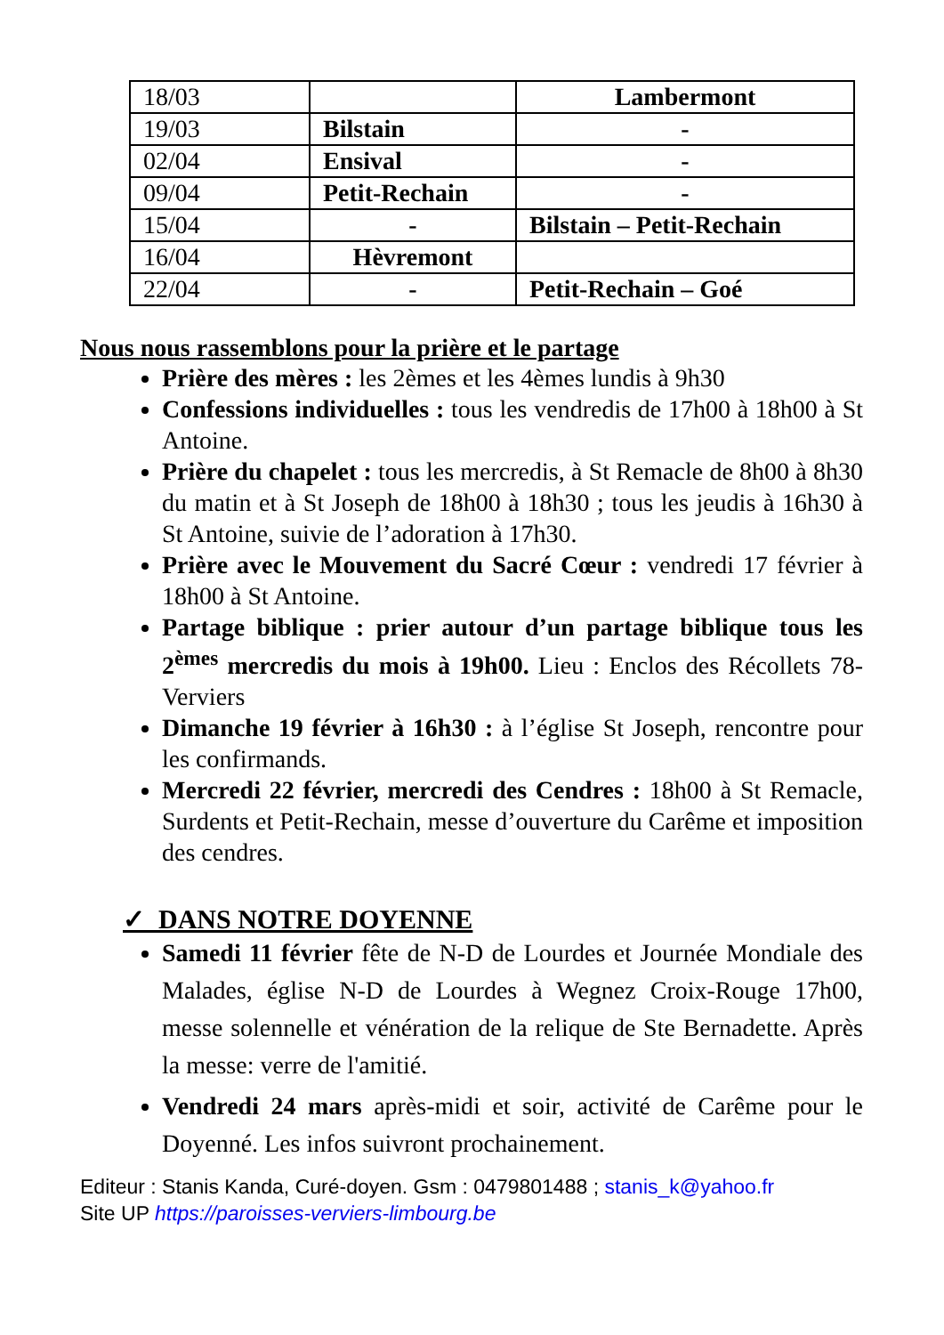| 18/03 | | Lambermont |
| 19/03 | Bilstain | - |
| 02/04 | Ensival | - |
| 09/04 | Petit-Rechain | - |
| 15/04 | - | Bilstain – Petit-Rechain |
| 16/04 | Hèvremont | |
| 22/04 | - | Petit-Rechain – Goé |
Nous nous rassemblons pour la prière et le partage
Prière des mères : les 2èmes et les 4èmes lundis à 9h30
Confessions individuelles : tous les vendredis de 17h00 à 18h00 à St Antoine.
Prière du chapelet : tous les mercredis, à St Remacle de 8h00 à 8h30 du matin et à St Joseph de 18h00 à 18h30 ; tous les jeudis à 16h30 à St Antoine, suivie de l’adoration à 17h30.
Prière avec le Mouvement du Sacré Cœur : vendredi 17 février à 18h00 à St Antoine.
Partage biblique : prier autour d’un partage biblique tous les 2<sup>èmes</sup> mercredis du mois à 19h00. Lieu : Enclos des Récollets 78-Verviers
Dimanche 19 février à 16h30 : à l’église St Joseph, rencontre pour les confirmands.
Mercredi 22 février, mercredi des Cendres : 18h00 à St Remacle, Surdents et Petit-Rechain, messe d’ouverture du Carême et imposition des cendres.
✓ DANS NOTRE DOYENNE
Samedi 11 février fête de N-D de Lourdes et Journée Mondiale des Malades, église N-D de Lourdes à Wegnez Croix-Rouge 17h00, messe solennelle et vénération de la relique de Ste Bernadette. Après la messe: verre de l'amitié.
Vendredi 24 mars après-midi et soir, activité de Carême pour le Doyenné. Les infos suivront prochainement.
Editeur : Stanis Kanda, Curé-doyen. Gsm : 0479801488 ; stanis_k@yahoo.fr
Site UP https://paroisses-verviers-limbourg.be